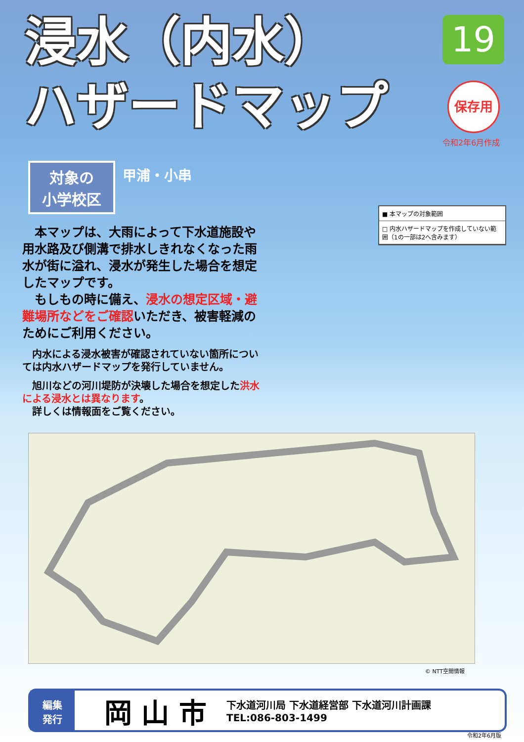浸水（内水）
ハザードマップ
19
保存用
令和2年6月作成
対象の
小学校区
甲浦・小串
　本マップは、大雨によって下水道施設や用水路及び側溝で排水しきれなくなった雨水が街に溢れ、浸水が発生した場合を想定したマップです。
　もしもの時に備え、浸水の想定区域・避難場所などをご確認いただき、被害軽減のためにご利用ください。
　内水による浸水被害が確認されていない箇所については内水ハザードマップを発行していません。
　旭川などの河川堤防が決壊した場合を想定した洪水による浸水とは異なります。
　詳しくは情報面をご覧ください。
■ 本マップの対象範囲
□ 内水ハザードマップを作成していない範囲（1の一部は2へ含みます）
© NTT空間情報
編集
発行
岡 山 市
下水道河川局 下水道経営部 下水道河川計画課
TEL:086-803-1499
令和2年6月版